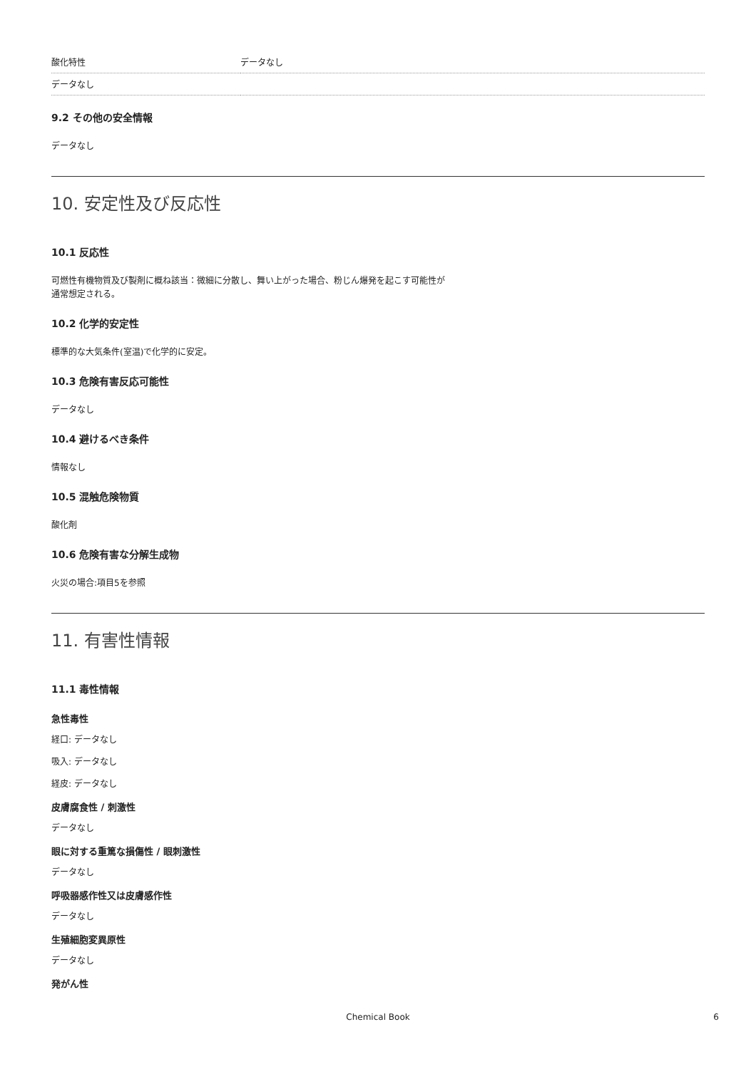| 酸化特性 | データなし |
| データなし | |
9.2 その他の安全情報
データなし
10. 安定性及び反応性
10.1 反応性
可燃性有機物質及び製剤に概ね該当：微細に分散し、舞い上がった場合、粉じん爆発を起こす可能性が
通常想定される。
10.2 化学的安定性
標準的な大気条件(室温)で化学的に安定。
10.3 危険有害反応可能性
データなし
10.4 避けるべき条件
情報なし
10.5 混触危険物質
酸化剤
10.6 危険有害な分解生成物
火災の場合:項目5を参照
11. 有害性情報
11.1 毒性情報
急性毒性
経口: データなし
吸入: データなし
経皮: データなし
皮膚腐食性 / 刺激性
データなし
眼に対する重篤な損傷性 / 眼刺激性
データなし
呼吸器感作性又は皮膚感作性
データなし
生殖細胞変異原性
データなし
発がん性
Chemical Book 6